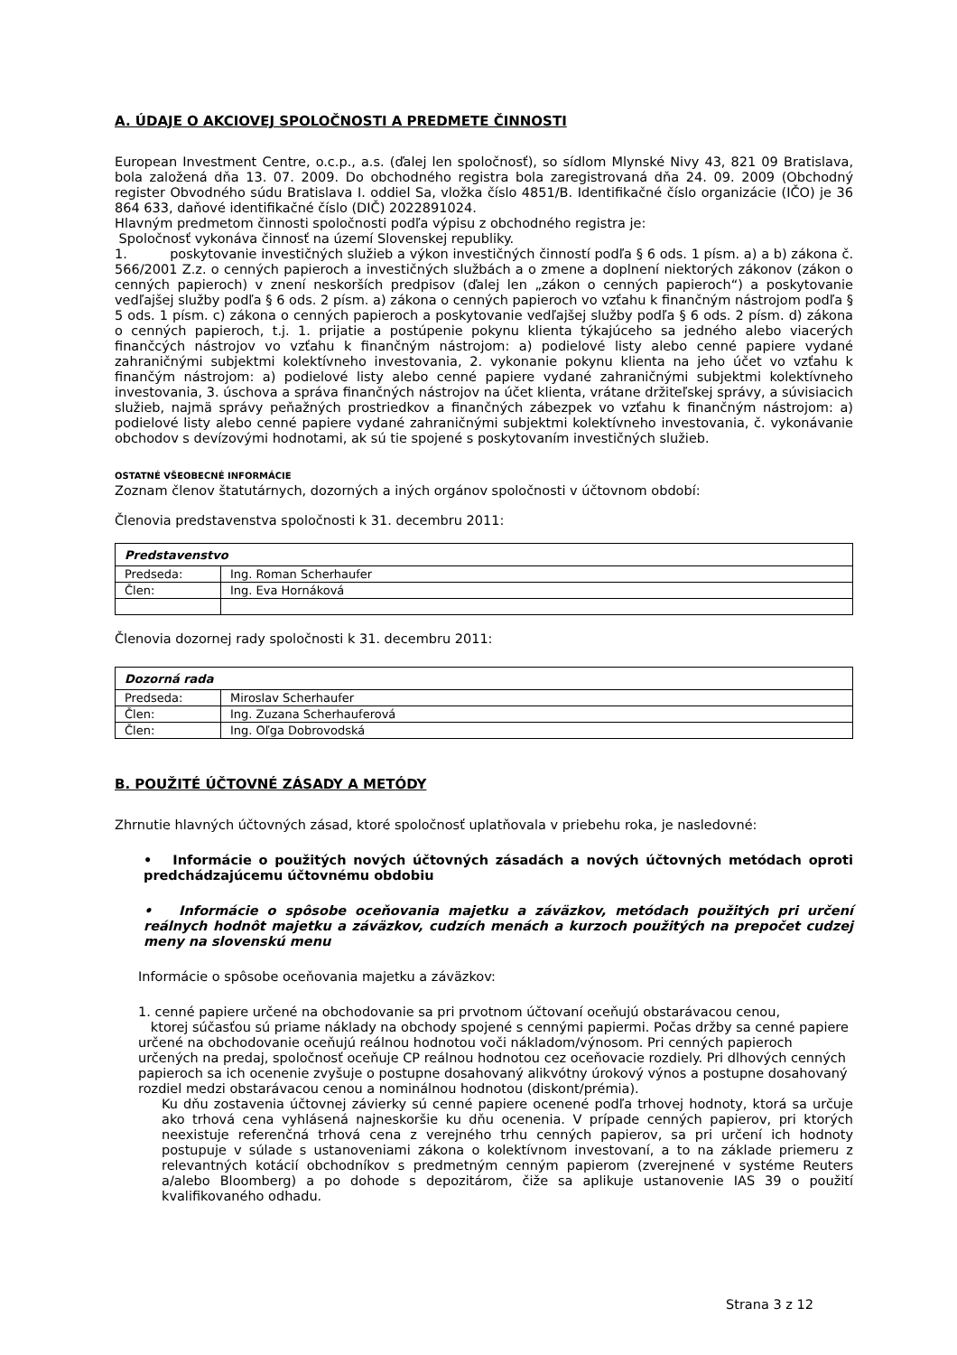A. ÚDAJE O AKCIOVEJ SPOLOČNOSTI A PREDMETE ČINNOSTI
European Investment Centre, o.c.p., a.s. (ďalej len spoločnosť), so sídlom Mlynské Nivy 43, 821 09 Bratislava, bola založená dňa 13. 07. 2009. Do obchodného registra bola zaregistrovaná dňa 24. 09. 2009 (Obchodný register Obvodného súdu Bratislava I. oddiel Sa, vložka číslo 4851/B. Identifikačné číslo organizácie (IČO) je 36 864 633, daňové identifikačné číslo (DIČ) 2022891024.
Hlavným predmetom činnosti spoločnosti podľa výpisu z obchodného registra je:
Spoločnosť vykonáva činnosť na území Slovenskej republiky.
1. poskytovanie investičných služieb a výkon investičných činností podľa § 6 ods. 1 písm. a) a b) zákona č. 566/2001 Z.z. o cenných papieroch a investičných službách a o zmene a doplnení niektorých zákonov (zákon o cenných papieroch) v znení neskorších predpisov (ďalej len „zákon o cenných papieroch“) a poskytovanie vedľajšej služby podľa § 6 ods. 2 písm. a) zákona o cenných papieroch vo vzťahu k finančným nástrojom podľa § 5 ods. 1 písm. c) zákona o cenných papieroch a poskytovanie vedľajšej služby podľa § 6 ods. 2 písm. d) zákona o cenných papieroch, t.j. 1. prijatie a postúpenie pokynu klienta týkajúceho sa jedného alebo viacerých finančcých nástrojov vo vzťahu k finančným nástrojom: a) podielové listy alebo cenné papiere vydané zahraničnými subjektmi kolektívneho investovania, 2. vykonanie pokynu klienta na jeho účet vo vzťahu k finančým nástrojom: a) podielové listy alebo cenné papiere vydané zahraničnými subjektmi kolektívneho investovania, 3. úschova a správa finančných nástrojov na účet klienta, vrátane držiteľskej správy, a súvisiacich služieb, najmä správy peňažných prostriedkov a finančných zábezpek vo vzťahu k finančným nástrojom: a) podielové listy alebo cenné papiere vydané zahraničnými subjektmi kolektívneho investovania, č. vykonávanie obchodov s devízovými hodnotami, ak sú tie spojené s poskytovaním investičných služieb.
OSTATNÉ VŠEOBECNÉ INFORMÁCIE
Zoznam členov štatutárnych, dozorných a iných orgánov spoločnosti v účtovnom období:
Členovia predstavenstva spoločnosti k 31. decembru 2011:
| Predstavenstvo | |
| Predseda: | Ing. Roman Scherhaufer |
| Člen: | Ing. Eva Hornáková |
Členovia dozornej rady spoločnosti k 31. decembru 2011:
| Dozorná rada | |
| Predseda: | Miroslav Scherhaufer |
| Člen: | Ing. Zuzana Scherhauferová |
| Člen: | Ing. Oľga Dobrovodská |
B. POUŽITÉ ÚČTOVNÉ ZÁSADY A METÓDY
Zhrnutie hlavných účtovných zásad, ktoré spoločnosť uplatňovala v priebehu roka, je nasledovné:
• Informácie o použitých nových účtovných zásadách a nových účtovných metódach oproti predchádzajúcemu účtovnému obdobiu
• Informácie o spôsobe oceňovania majetku a záväzkov, metódach použitých pri určení reálnych hodnôt majetku a záväzkov, cudzích menách a kurzoch použitých na prepočet cudzej meny na slovenskú menu
Informácie o spôsobe oceňovania majetku a záväzkov:
1. cenné papiere určené na obchodovanie sa pri prvotnom účtovaní oceňujú obstarávacou cenou,
ktorej súčasťou sú priame náklady na obchody spojené s cennými papiermi. Počas držby sa cenné papiere určené na obchodovanie oceňujú reálnou hodnotou voči nákladom/výnosom. Pri cenných papieroch určených na predaj, spoločnosť oceňuje CP reálnou hodnotou cez oceňovacie rozdiely. Pri dlhových cenných papieroch sa ich ocenenie zvyšuje o postupne dosahovaný alikvótny úrokový výnos a postupne dosahovaný rozdiel medzi obstarávacou cenou a nominálnou hodnotou (diskont/prémia).
Ku dňu zostavenia účtovnej závierky sú cenné papiere ocenené podľa trhovej hodnoty, ktorá sa určuje ako trhová cena vyhlásená najneskoršie ku dňu ocenenia. V prípade cenných papierov, pri ktorých neexistuje referenčná trhová cena z verejného trhu cenných papierov, sa pri určení ich hodnoty postupuje v súlade s ustanoveniami zákona o kolektívnom investovaní, a to na základe priemeru z relevantných kotácií obchodníkov s predmetným cenným papierom (zverejnené v systéme Reuters a/alebo Bloomberg) a po dohode s depozitárom, čiže sa aplikuje ustanovenie IAS 39 o použití kvalifikovaného odhadu.
Strana 3 z 12